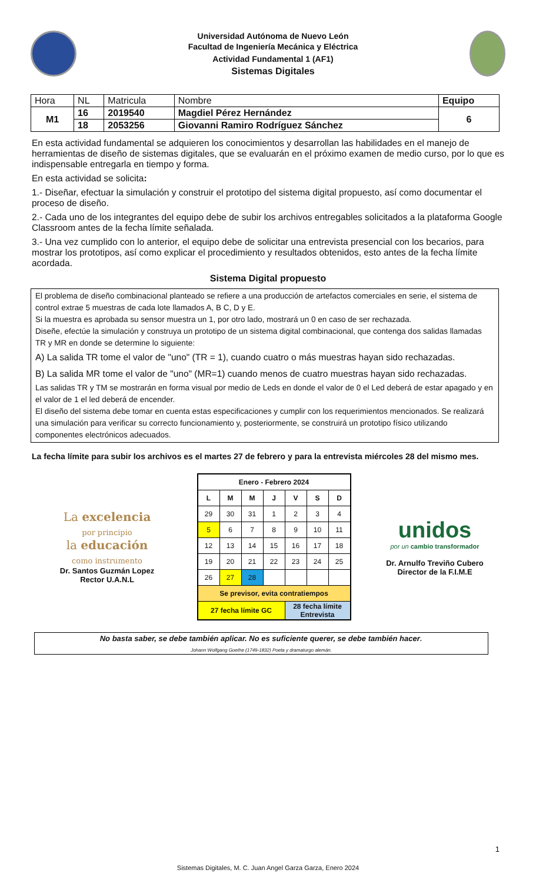Universidad Autónoma de Nuevo León
Facultad de Ingeniería Mecánica y Eléctrica
Actividad Fundamental 1 (AF1)
Sistemas Digitales
| Hora | NL | Matricula | Nombre | Equipo |
| M1 | 16 | 2019540 | Magdiel Pérez Hernández | 6 |
| | 18 | 2053256 | Giovanni Ramiro Rodríguez Sánchez | |
En esta actividad fundamental se adquieren los conocimientos y desarrollan las habilidades en el manejo de herramientas de diseño de sistemas digitales, que se evaluarán en el próximo examen de medio curso, por lo que es indispensable entregarla en tiempo y forma.
En esta actividad se solicita:
1.- Diseñar, efectuar la simulación y construir el prototipo del sistema digital propuesto, así como documentar el proceso de diseño.
2.- Cada uno de los integrantes del equipo debe de subir los archivos entregables solicitados a la plataforma Google Classroom antes de la fecha límite señalada.
3.- Una vez cumplido con lo anterior, el equipo debe de solicitar una entrevista presencial con los becarios, para mostrar los prototipos, así como explicar el procedimiento y resultados obtenidos, esto antes de la fecha límite acordada.
Sistema Digital propuesto
El problema de diseño combinacional planteado se refiere a una producción de artefactos comerciales en serie, el sistema de control extrae 5 muestras de cada lote llamados A, B C, D y E.
Si la muestra es aprobada su sensor muestra un 1, por otro lado, mostrará un 0 en caso de ser rechazada.
Diseñe, efectúe la simulación y construya un prototipo de un sistema digital combinacional, que contenga dos salidas llamadas TR y MR en donde se determine lo siguiente:
A) La salida TR tome el valor de "uno" (TR = 1), cuando cuatro o más muestras hayan sido rechazadas.
B) La salida MR tome el valor de "uno" (MR=1) cuando menos de cuatro muestras hayan sido rechazadas.
Las salidas TR y TM se mostrarán en forma visual por medio de Leds en donde el valor de 0 el Led deberá de estar apagado y en el valor de 1 el led deberá de encender.
El diseño del sistema debe tomar en cuenta estas especificaciones y cumplir con los requerimientos mencionados. Se realizará una simulación para verificar su correcto funcionamiento y, posteriormente, se construirá un prototipo físico utilizando componentes electrónicos adecuados.
La fecha límite para subir los archivos es el martes 27 de febrero y para la entrevista miércoles 28 del mismo mes.
La excelencia
por principio
la educación
como instrumento
Dr. Santos Guzmán Lopez
Rector U.A.N.L
| Enero - Febrero 2024 | | | | | | |
| L | M | M | J | V | S | D |
| 29 | 30 | 31 | 1 | 2 | 3 | 4 |
| 5 | 6 | 7 | 8 | 9 | 10 | 11 |
| 12 | 13 | 14 | 15 | 16 | 17 | 18 |
| 19 | 20 | 21 | 22 | 23 | 24 | 25 |
| 26 | 27 | 28 | | | | |
| Se previsor, evita contratiempos | | | | | | |
| 27 fecha límite GC | | | | 28 fecha límite Entrevista | | |
unidos
por un cambio transformador
Dr. Arnulfo Treviño Cubero
Director de la F.I.M.E
No basta saber, se debe también aplicar. No es suficiente querer, se debe también hacer.
Johann Wolfgang Goethe (1749-1832) Poeta y dramaturgo alemán.
1
Sistemas Digitales, M. C. Juan Angel Garza Garza, Enero 2024